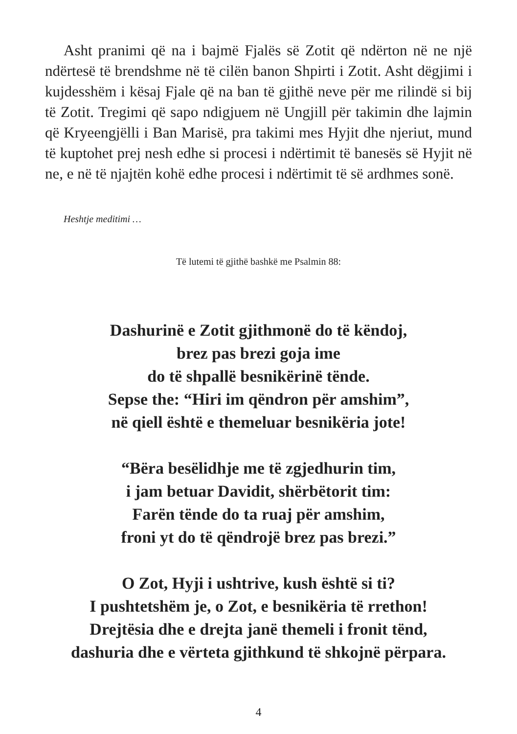Asht pranimi që na i bajmë Fjalës së Zotit që ndërton në ne një ndërtesë të brendshme në të cilën banon Shpirti i Zotit. Asht dëgjimi i kujdesshëm i kësaj Fjale që na ban të gjithë neve për me rilindë si bij të Zotit. Tregimi që sapo ndigjuem në Ungjill për takimin dhe lajmin që Kryeengjëlli i Ban Marisë, pra takimi mes Hyjit dhe njeriut, mund të kuptohet prej nesh edhe si procesi i ndërtimit të banesës së Hyjit në ne, e në të njajtën kohë edhe procesi i ndërtimit të së ardhmes sonë.
Heshtje meditimi …
Të lutemi të gjithë bashkë me Psalmin 88:
Dashurinë e Zotit gjithmonë do të këndoj,
brez pas brezi goja ime
do të shpallë besnikërinë tënde.
Sepse the: “Hiri im qëndron për amshim”,
në qiell është e themeluar besnikëria jote!
“Bëra besëlidhje me të zgjedhurin tim,
i jam betuar Davidit, shërbëtorit tim:
Farën tënde do ta ruaj për amshim,
froni yt do të qëndrojë brez pas brezi.”
O Zot, Hyji i ushtrive, kush është si ti?
I pushtetshëm je, o Zot, e besnikëria të rrethon!
Drejtësia dhe e drejta janë themeli i fronit tënd,
dashuria dhe e vërteta gjithkund të shkojnë përpara.
4